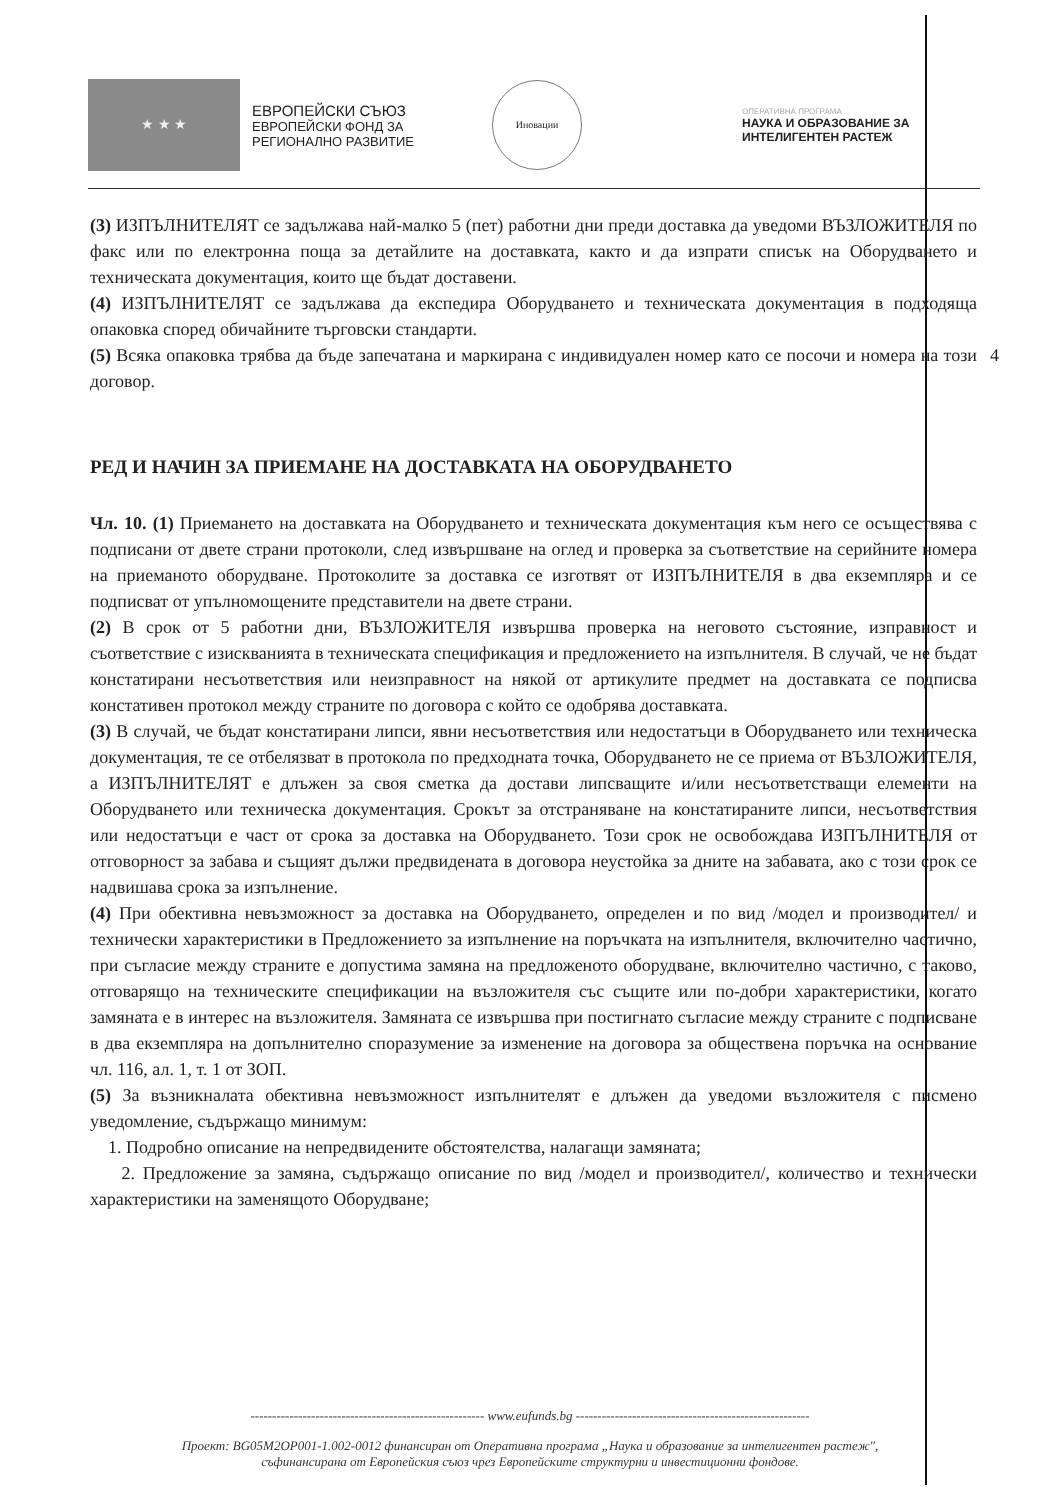★ ★ ★
ЕВРОПЕЙСКИ СЪЮЗ
ЕВРОПЕЙСКИ ФОНД ЗА
РЕГИОНАЛНО РАЗВИТИЕ
Иновации
ОПЕРАТИВНА ПРОГРАМА
НАУКА И ОБРАЗОВАНИЕ ЗА
ИНТЕЛИГЕНТЕН РАСТЕЖ
4
(3) ИЗПЪЛНИТЕЛЯТ се задължава най-малко 5 (пет) работни дни преди доставка да уведоми ВЪЗЛОЖИТЕЛЯ по факс или по електронна поща за детайлите на доставката, както и да изпрати списък на Оборудването и техническата документация, които ще бъдат доставени.
(4) ИЗПЪЛНИТЕЛЯТ се задължава да експедира Оборудването и техническата документация в подходяща опаковка според обичайните търговски стандарти.
(5) Всяка опаковка трябва да бъде запечатана и маркирана с индивидуален номер като се посочи и номера на този договор.
РЕД И НАЧИН ЗА ПРИЕМАНЕ НА ДОСТАВКАТА НА ОБОРУДВАНЕТО
Чл. 10. (1) Приемането на доставката на Оборудването и техническата документация към него се осъществява с подписани от двете страни протоколи, след извършване на оглед и проверка за съответствие на серийните номера на приеманото оборудване. Протоколите за доставка се изготвят от ИЗПЪЛНИТЕЛЯ в два екземпляра и се подписват от упълномощените представители на двете страни.
(2) В срок от 5 работни дни, ВЪЗЛОЖИТЕЛЯ извършва проверка на неговото състояние, изправност и съответствие с изискванията в техническата спецификация и предложението на изпълнителя. В случай, че не бъдат констатирани несъответствия или неизправност на някой от артикулите предмет на доставката се подписва констативен протокол между страните по договора с който се одобрява доставката.
(3) В случай, че бъдат констатирани липси, явни несъответствия или недостатъци в Оборудването или техническа документация, те се отбелязват в протокола по предходната точка, Оборудването не се приема от ВЪЗЛОЖИТЕЛЯ, а ИЗПЪЛНИТЕЛЯТ е длъжен за своя сметка да достави липсващите и/или несъответстващи елементи на Оборудването или техническа документация. Срокът за отстраняване на констатираните липси, несъответствия или недостатъци е част от срока за доставка на Оборудването. Този срок не освобождава ИЗПЪЛНИТЕЛЯ от отговорност за забава и същият дължи предвидената в договора неустойка за дните на забавата, ако с този срок се надвишава срока за изпълнение.
(4) При обективна невъзможност за доставка на Оборудването, определен и по вид /модел и производител/ и технически характеристики в Предложението за изпълнение на поръчката на изпълнителя, включително частично, при съгласие между страните е допустима замяна на предложеното оборудване, включително частично, с таково, отговарящо на техническите спецификации на възложителя със същите или по-добри характеристики, когато замяната е в интерес на възложителя. Замяната се извършва при постигнато съгласие между страните с подписване в два екземпляра на допълнително споразумение за изменение на договора за обществена поръчка на основание чл. 116, ал. 1, т. 1 от ЗОП.
(5) За възникналата обективна невъзможност изпълнителят е длъжен да уведоми възложителя с писмено уведомление, съдържащо минимум:
1. Подробно описание на непредвидените обстоятелства, налагащи замяната;
2. Предложение за замяна, съдържащо описание по вид /модел и производител/, количество и технически характеристики на заменящото Оборудване;
------------------------------------------------------ www.eufunds.bg ------------------------------------------------------
Проект: BG05M2OP001-1.002-0012 финансиран от Оперативна програма „Наука и образование за интелигентен растеж",
съфинансирана от Европейския съюз чрез Европейските структурни и инвестиционни фондове.